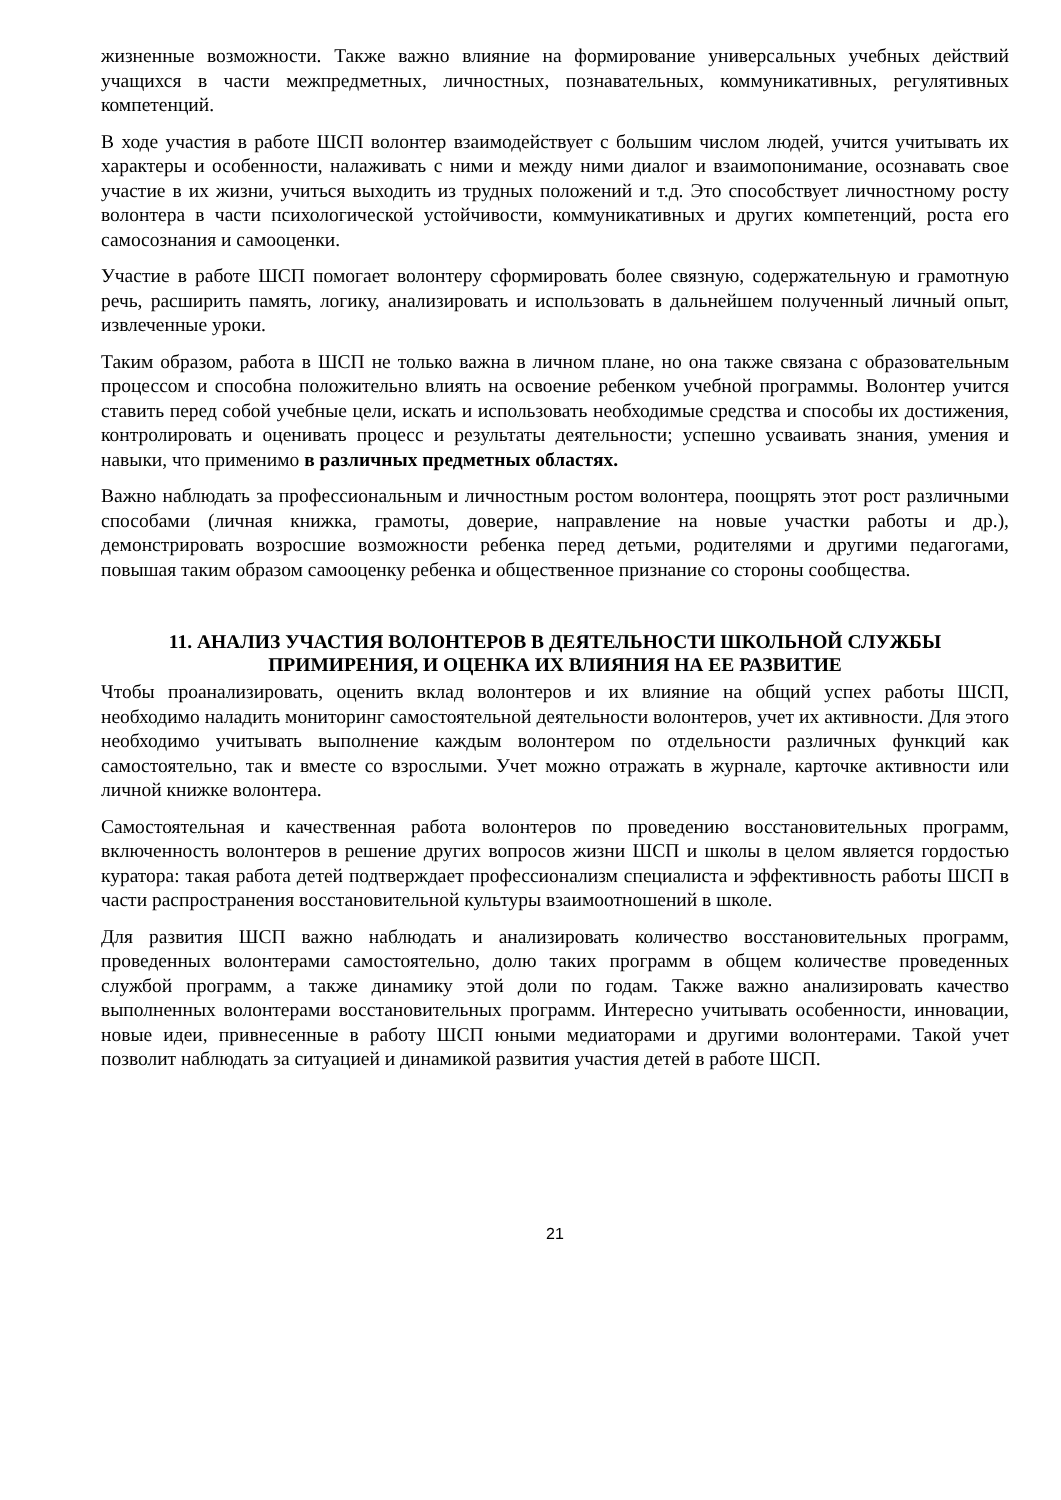жизненные возможности. Также важно влияние на формирование универсальных учебных действий учащихся в части межпредметных, личностных, познавательных, коммуникативных, регулятивных компетенций.
В ходе участия в работе ШСП волонтер взаимодействует с большим числом людей, учится учитывать их характеры и особенности, налаживать с ними и между ними диалог и взаимопонимание, осознавать свое участие в их жизни, учиться выходить из трудных положений и т.д. Это способствует личностному росту волонтера в части психологической устойчивости, коммуникативных и других компетенций, роста его самосознания и самооценки.
Участие в работе ШСП помогает волонтеру сформировать более связную, содержательную и грамотную речь, расширить память, логику, анализировать и использовать в дальнейшем полученный личный опыт, извлеченные уроки.
Таким образом, работа в ШСП не только важна в личном плане, но она также связана с образовательным процессом и способна положительно влиять на освоение ребенком учебной программы. Волонтер учится ставить перед собой учебные цели, искать и использовать необходимые средства и способы их достижения, контролировать и оценивать процесс и результаты деятельности; успешно усваивать знания, умения и навыки, что применимо в различных предметных областях.
Важно наблюдать за профессиональным и личностным ростом волонтера, поощрять этот рост различными способами (личная книжка, грамоты, доверие, направление на новые участки работы и др.), демонстрировать возросшие возможности ребенка перед детьми, родителями и другими педагогами, повышая таким образом самооценку ребенка и общественное признание со стороны сообщества.
11. АНАЛИЗ УЧАСТИЯ ВОЛОНТЕРОВ В ДЕЯТЕЛЬНОСТИ ШКОЛЬНОЙ СЛУЖБЫ ПРИМИРЕНИЯ, И ОЦЕНКА ИХ ВЛИЯНИЯ НА ЕЕ РАЗВИТИЕ
Чтобы проанализировать, оценить вклад волонтеров и их влияние на общий успех работы ШСП, необходимо наладить мониторинг самостоятельной деятельности волонтеров, учет их активности. Для этого необходимо учитывать выполнение каждым волонтером по отдельности различных функций как самостоятельно, так и вместе со взрослыми. Учет можно отражать в журнале, карточке активности или личной книжке волонтера.
Самостоятельная и качественная работа волонтеров по проведению восстановительных программ, включенность волонтеров в решение других вопросов жизни ШСП и школы в целом является гордостью куратора: такая работа детей подтверждает профессионализм специалиста и эффективность работы ШСП в части распространения восстановительной культуры взаимоотношений в школе.
Для развития ШСП важно наблюдать и анализировать количество восстановительных программ, проведенных волонтерами самостоятельно, долю таких программ в общем количестве проведенных службой программ, а также динамику этой доли по годам. Также важно анализировать качество выполненных волонтерами восстановительных программ. Интересно учитывать особенности, инновации, новые идеи, привнесенные в работу ШСП юными медиаторами и другими волонтерами. Такой учет позволит наблюдать за ситуацией и динамикой развития участия детей в работе ШСП.
21